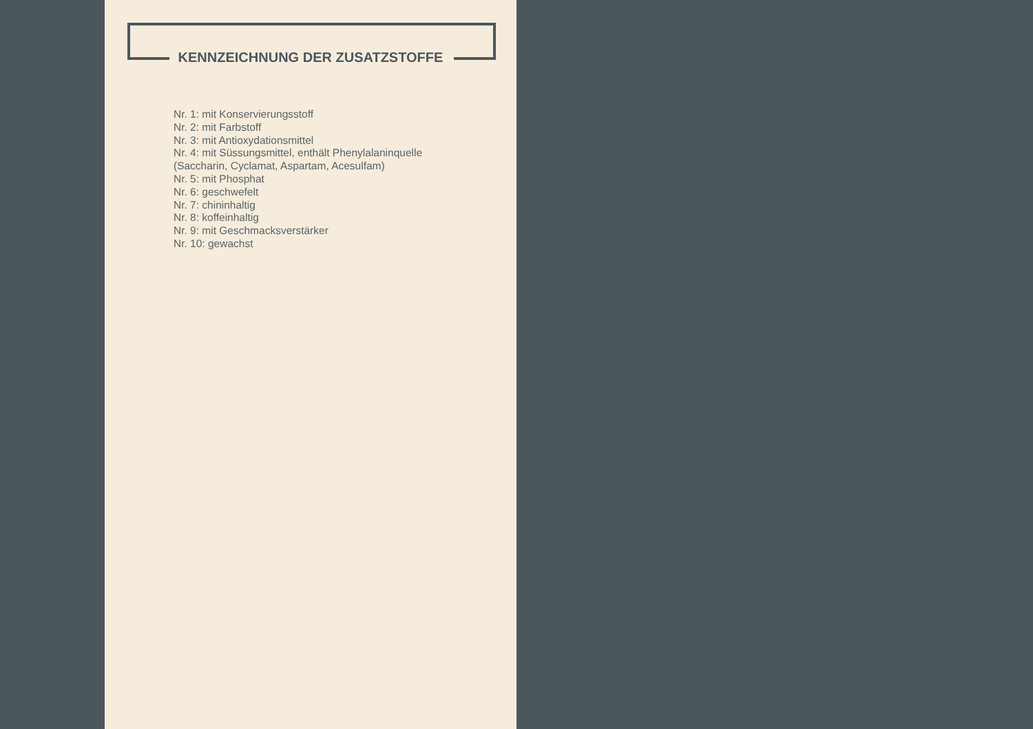KENNZEICHNUNG DER ZUSATZSTOFFE
Nr. 1: mit Konservierungsstoff
Nr. 2: mit Farbstoff
Nr. 3: mit Antioxydationsmittel
Nr. 4: mit Süssungsmittel, enthält Phenylalaninquelle
(Saccharin, Cyclamat, Aspartam, Acesulfam)
Nr. 5: mit Phosphat
Nr. 6: geschwefelt
Nr. 7: chininhaltig
Nr. 8: koffeinhaltig
Nr. 9: mit Geschmacksverstärker
Nr. 10: gewachst